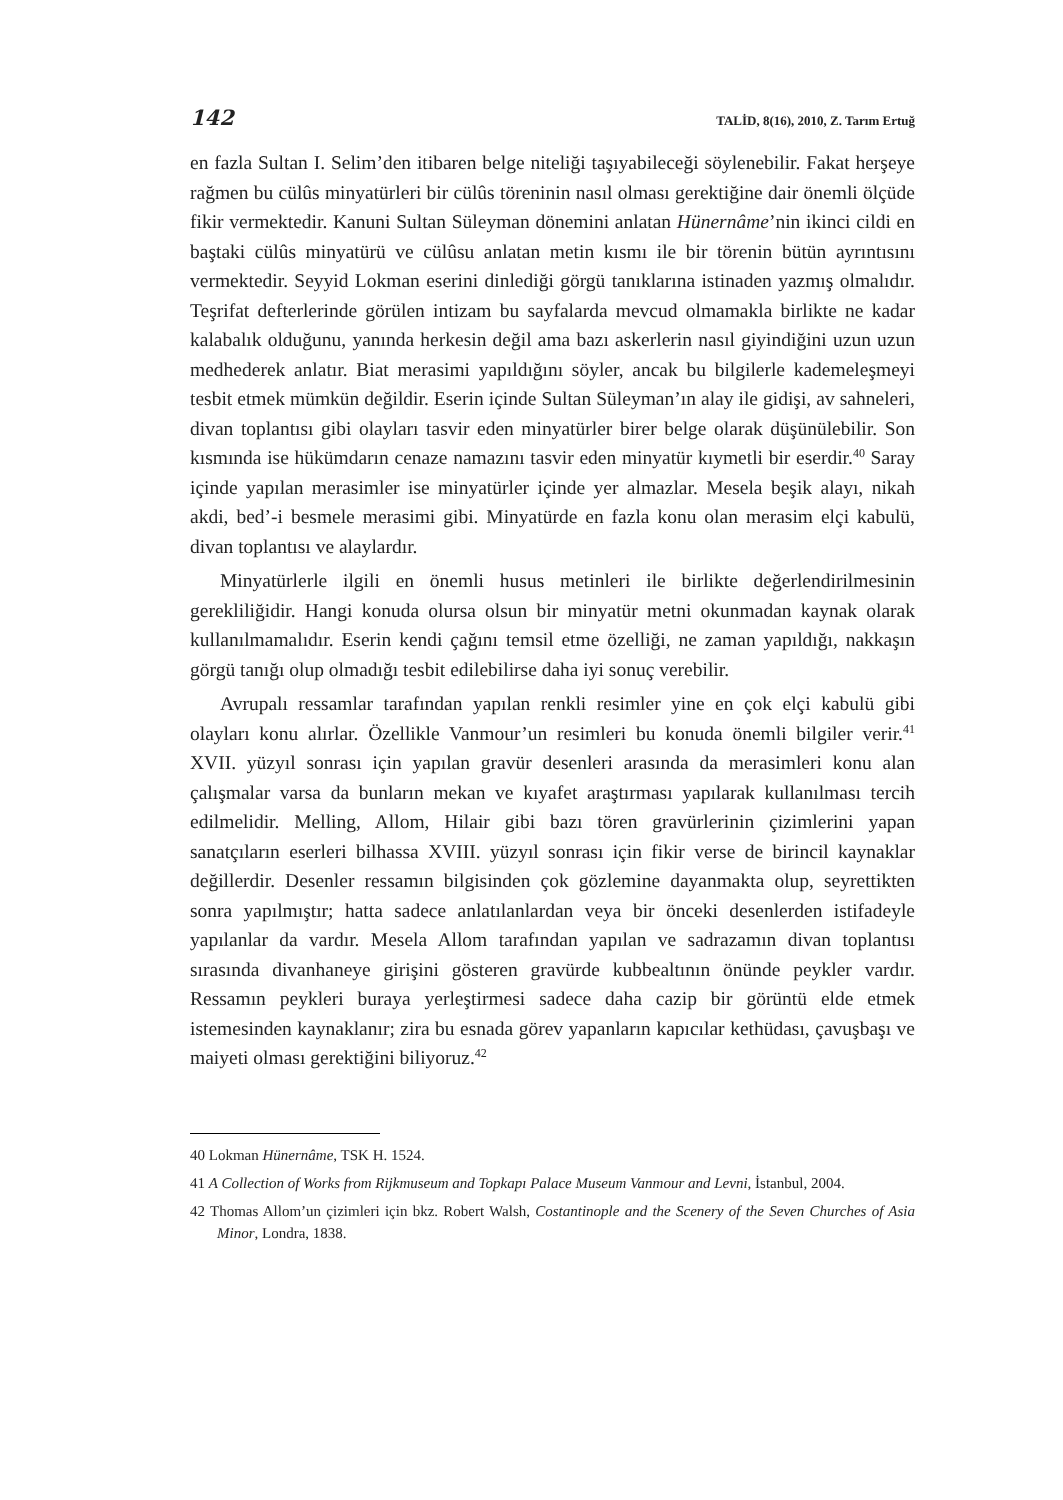142 TALİD, 8(16), 2010, Z. Tarım Ertuğ
en fazla Sultan I. Selim’den itibaren belge niteliği taşıyabileceği söylenebilir. Fakat herşeye rağmen bu cülûs minyatürleri bir cülûs töreninin nasıl olması gerektiğine dair önemli ölçüde fikir vermektedir. Kanuni Sultan Süleyman dönemini anlatan Hünernâme’nin ikinci cildi en baştaki cülûs minyatürü ve cülûsu anlatan metin kısmı ile bir törenin bütün ayrıntısını vermektedir. Seyyid Lokman eserini dinlediği görgü tanıklarına istinaden yazmış olmalıdır. Teşrifat defterlerinde görülen intizam bu sayfalarda mevcud olmamakla birlikte ne kadar kalabalık olduğunu, yanında herkesin değil ama bazı askerlerin nasıl giyindiğini uzun uzun medhederek anlatır. Biat merasimi yapıldığını söyler, ancak bu bilgilerle kademeleşmeyi tesbit etmek mümkün değildir. Eserin içinde Sultan Süleyman’ın alay ile gidişi, av sahneleri, divan toplantısı gibi olayları tasvir eden minyatürler birer belge olarak düşünülebilir. Son kısmında ise hükümdarın cenaze namazını tasvir eden minyatür kıymetli bir eserdir.<sup>40</sup> Saray içinde yapılan merasimler ise minyatürler içinde yer almazlar. Mesela beşik alayı, nikah akdi, bed’-i besmele merasimi gibi. Minyatürde en fazla konu olan merasim elçi kabulü, divan toplantısı ve alaylardır.
Minyatürlerle ilgili en önemli husus metinleri ile birlikte değerlendirilmesinin gerekliliğidir. Hangi konuda olursa olsun bir minyatür metni okunmadan kaynak olarak kullanılmamalıdır. Eserin kendi çağını temsil etme özelliği, ne zaman yapıldığı, nakkaşın görgü tanığı olup olmadığı tesbit edilebilirse daha iyi sonuç verebilir.
Avrupalı ressamlar tarafından yapılan renkli resimler yine en çok elçi kabulü gibi olayları konu alırlar. Özellikle Vanmour’un resimleri bu konuda önemli bilgiler verir.<sup>41</sup> XVII. yüzyıl sonrası için yapılan gravür desenleri arasında da merasimleri konu alan çalışmalar varsa da bunların mekan ve kıyafet araştırması yapılarak kullanılması tercih edilmelidir. Melling, Allom, Hilair gibi bazı tören gravürlerinin çizimlerini yapan sanatçıların eserleri bilhassa XVIII. yüzyıl sonrası için fikir verse de birincil kaynaklar değillerdir. Desenler ressamın bilgisinden çok gözlemine dayanmakta olup, seyrettikten sonra yapılmıştır; hatta sadece anlatılanlardan veya bir önceki desenlerden istifadeyle yapılanlar da vardır. Mesela Allom tarafından yapılan ve sadrazamın divan toplantısı sırasında divanhaneye girişini gösteren gravürde kubbealtının önünde peykler vardır. Ressamın peykleri buraya yerleştirmesi sadece daha cazip bir görüntü elde etmek istemesinden kaynaklanır; zira bu esnada görev yapanların kapıcılar kethüdası, çavuşbaşı ve maiyeti olması gerektiğini biliyoruz.<sup>42</sup>
40 Lokman Hünernâme, TSK H. 1524.
41 A Collection of Works from Rijkmuseum and Topkapı Palace Museum Vanmour and Levni, İstanbul, 2004.
42 Thomas Allom’un çizimleri için bkz. Robert Walsh, Costantinople and the Scenery of the Seven Churches of Asia Minor, Londra, 1838.